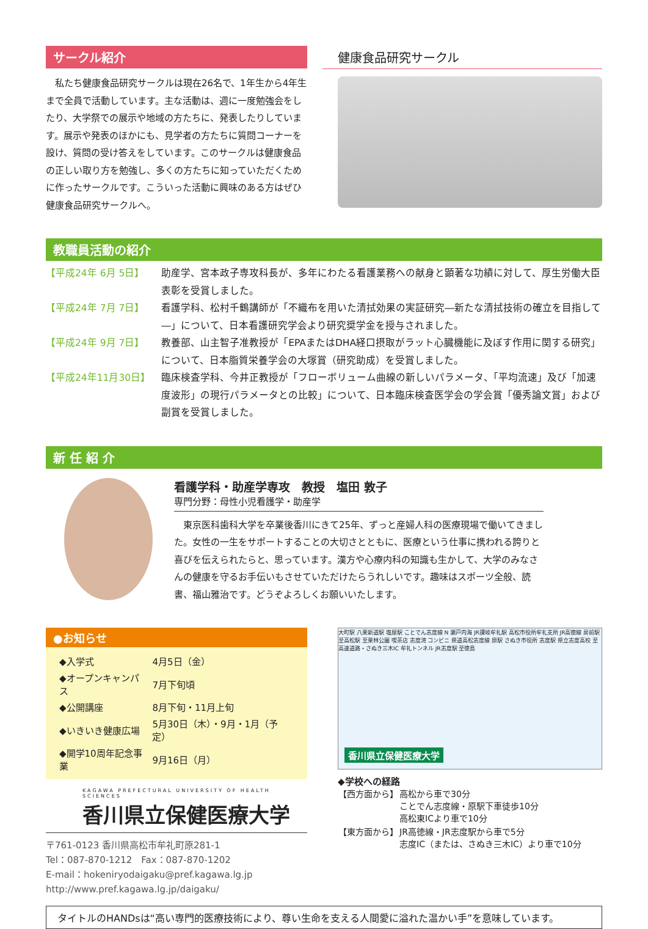サークル紹介
私たち健康食品研究サークルは現在26名で、1年生から4年生まで全員で活動しています。主な活動は、週に一度勉強会をしたり、大学祭での展示や地域の方たちに、発表したりしています。展示や発表のほかにも、見学者の方たちに質問コーナーを設け、質問の受け答えをしています。このサークルは健康食品の正しい取り方を勉強し、多くの方たちに知っていただくために作ったサークルです。こういった活動に興味のある方はぜひ健康食品研究サークルへ。
健康食品研究サークル
教職員活動の紹介
| 【平成24年 6月 5日】 | 助産学、宮本政子専攻科長が、多年にわたる看護業務への献身と顕著な功績に対して、厚生労働大臣表彰を受賞しました。 |
| 【平成24年 7月 7日】 | 看護学科、松村千鶴講師が「不織布を用いた清拭効果の実証研究―新たな清拭技術の確立を目指して―」について、日本看護研究学会より研究奨学金を授与されました。 |
| 【平成24年 9月 7日】 | 教養部、山主智子准教授が「EPAまたはDHA経口摂取がラット心臓機能に及ぼす作用に関する研究」について、日本脂質栄養学会の大塚賞（研究助成）を受賞しました。 |
| 【平成24年11月30日】 | 臨床検査学科、今井正教授が「フローボリューム曲線の新しいパラメータ、「平均流速」及び「加速度波形」の現行パラメータとの比較」について、日本臨床検査医学会の学会賞「優秀論文賞」および副賞を受賞しました。 |
新 任 紹 介
看護学科・助産学専攻　教授　塩田 敦子
専門分野：母性小児看護学・助産学
東京医科歯科大学を卒業後香川にきて25年、ずっと産婦人科の医療現場で働いてきました。女性の一生をサポートすることの大切さとともに、医療という仕事に携われる誇りと喜びを伝えられたらと、思っています。漢方や心療内科の知識も生かして、大学のみなさんの健康を守るお手伝いもさせていただけたらうれしいです。趣味はスポーツ全般、読書、福山雅治です。どうぞよろしくお願いいたします。
●お知らせ
| ◆入学式 | 4月5日（金） |
| ◆オープンキャンパス | 7月下旬頃 |
| ◆公開講座 | 8月下旬・11月上旬 |
| ◆いきいき健康広場 | 5月30日（木）・9月・1月（予定） |
| ◆開学10周年記念事業 | 9月16日（月） |
KAGAWA PREFECTURAL UNIVERSITY OF HEALTH SCIENCES
香川県立保健医療大学
〒761-0123 香川県高松市牟礼町原281-1
Tel：087-870-1212　Fax：087-870-1202
E-mail：hokeniryodaigaku@pref.kagawa.lg.jp
http://www.pref.kagawa.lg.jp/daigaku/
大町駅 八栗新道駅 塩屋駅 ことでん志度線 N 瀬戸内海 JR讃岐牟礼駅 高松市役所牟礼支所 JR高徳線 房前駅 至高松駅 至栗林公園 喫茶店 志度湾 コンビニ 県道高松志度線 原駅 さぬき市役所 志度駅 県立志度高校 至高速道路・さぬき三木IC 牟礼トンネル JR志度駅 至徳島
香川県立保健医療大学
◆学校への経路
| 【西方面から】 | 高松から車で30分 ことでん志度線・原駅下車徒歩10分 高松東ICより車で10分 |
| 【東方面から】 | JR高徳線・JR志度駅から車で5分 志度IC（または、さぬき三木IC）より車で10分 |
タイトルのHANDsは“高い専門的医療技術により、尊い生命を支える人間愛に溢れた温かい手”を意味しています。